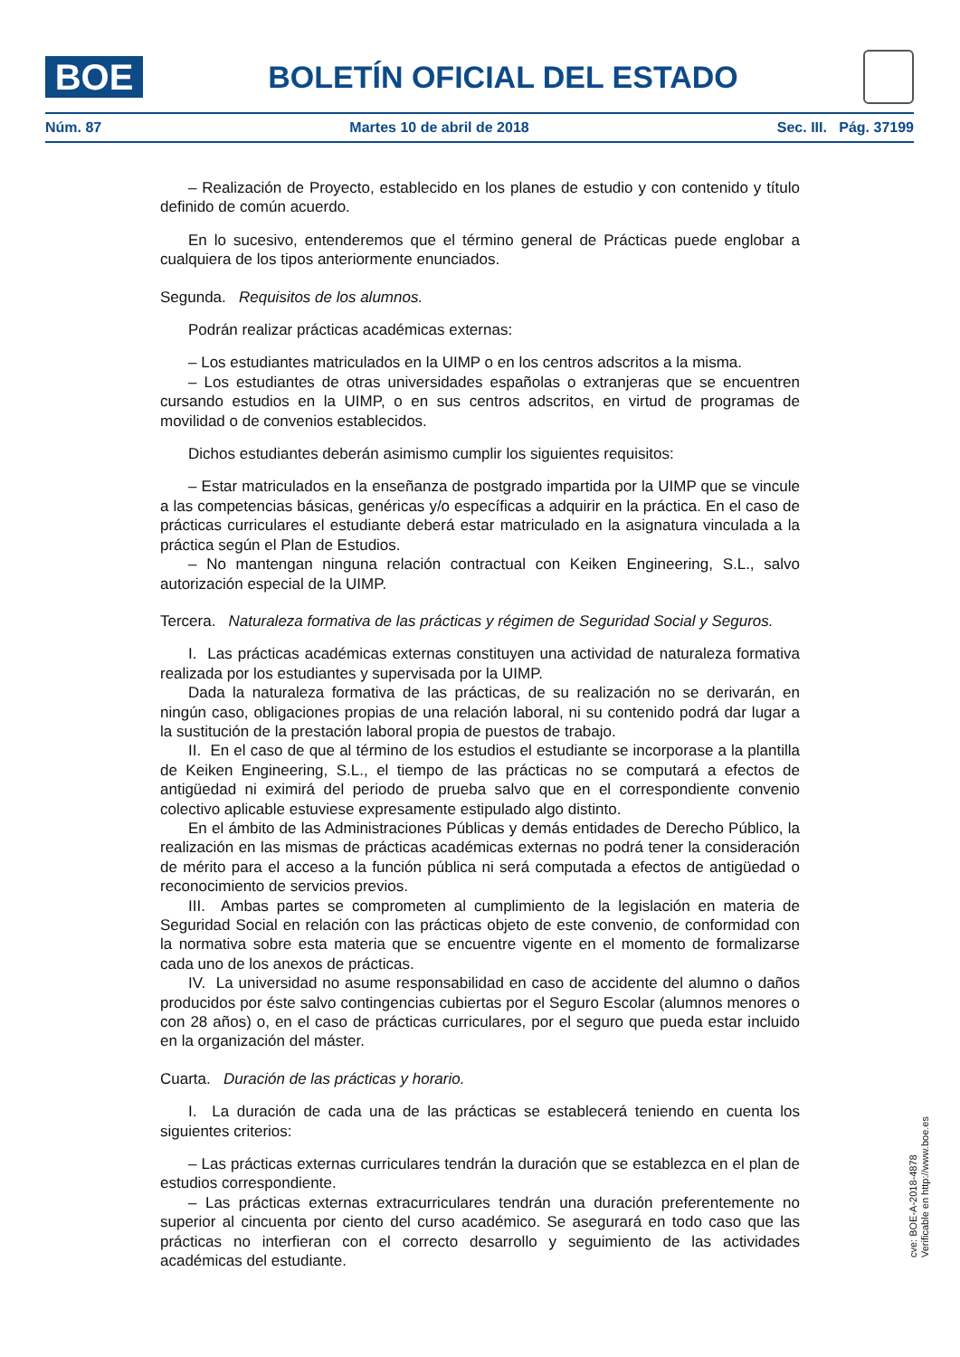BOE
BOLETÍN OFICIAL DEL ESTADO
Núm. 87 Martes 10 de abril de 2018 Sec. III. Pág. 37199
– Realización de Proyecto, establecido en los planes de estudio y con contenido y título definido de común acuerdo.
En lo sucesivo, entenderemos que el término general de Prácticas puede englobar a cualquiera de los tipos anteriormente enunciados.
Segunda. Requisitos de los alumnos.
Podrán realizar prácticas académicas externas:
– Los estudiantes matriculados en la UIMP o en los centros adscritos a la misma.
– Los estudiantes de otras universidades españolas o extranjeras que se encuentren cursando estudios en la UIMP, o en sus centros adscritos, en virtud de programas de movilidad o de convenios establecidos.
Dichos estudiantes deberán asimismo cumplir los siguientes requisitos:
– Estar matriculados en la enseñanza de postgrado impartida por la UIMP que se vincule a las competencias básicas, genéricas y/o específicas a adquirir en la práctica. En el caso de prácticas curriculares el estudiante deberá estar matriculado en la asignatura vinculada a la práctica según el Plan de Estudios.
– No mantengan ninguna relación contractual con Keiken Engineering, S.L., salvo autorización especial de la UIMP.
Tercera. Naturaleza formativa de las prácticas y régimen de Seguridad Social y Seguros.
I. Las prácticas académicas externas constituyen una actividad de naturaleza formativa realizada por los estudiantes y supervisada por la UIMP.
Dada la naturaleza formativa de las prácticas, de su realización no se derivarán, en ningún caso, obligaciones propias de una relación laboral, ni su contenido podrá dar lugar a la sustitución de la prestación laboral propia de puestos de trabajo.
II. En el caso de que al término de los estudios el estudiante se incorporase a la plantilla de Keiken Engineering, S.L., el tiempo de las prácticas no se computará a efectos de antigüedad ni eximirá del periodo de prueba salvo que en el correspondiente convenio colectivo aplicable estuviese expresamente estipulado algo distinto.
En el ámbito de las Administraciones Públicas y demás entidades de Derecho Público, la realización en las mismas de prácticas académicas externas no podrá tener la consideración de mérito para el acceso a la función pública ni será computada a efectos de antigüedad o reconocimiento de servicios previos.
III. Ambas partes se comprometen al cumplimiento de la legislación en materia de Seguridad Social en relación con las prácticas objeto de este convenio, de conformidad con la normativa sobre esta materia que se encuentre vigente en el momento de formalizarse cada uno de los anexos de prácticas.
IV. La universidad no asume responsabilidad en caso de accidente del alumno o daños producidos por éste salvo contingencias cubiertas por el Seguro Escolar (alumnos menores o con 28 años) o, en el caso de prácticas curriculares, por el seguro que pueda estar incluido en la organización del máster.
Cuarta. Duración de las prácticas y horario.
I. La duración de cada una de las prácticas se establecerá teniendo en cuenta los siguientes criterios:
– Las prácticas externas curriculares tendrán la duración que se establezca en el plan de estudios correspondiente.
– Las prácticas externas extracurriculares tendrán una duración preferentemente no superior al cincuenta por ciento del curso académico. Se asegurará en todo caso que las prácticas no interfieran con el correcto desarrollo y seguimiento de las actividades académicas del estudiante.
cve: BOE-A-2018-4878
Verificable en http://www.boe.es